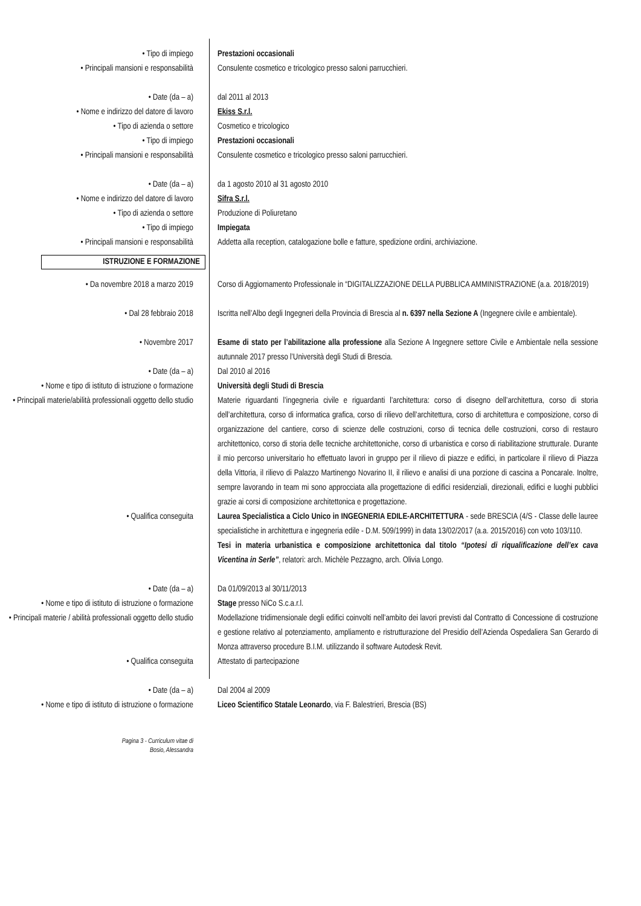• Tipo di impiego Prestazioni occasionali
• Principali mansioni e responsabilità Consulente cosmetico e tricologico presso saloni parrucchieri.
• Date (da – a) dal 2011 al 2013
• Nome e indirizzo del datore di lavoro
Ekiss S.r.l.
• Tipo di azienda o settore Cosmetico e tricologico
• Tipo di impiego Prestazioni occasionali
• Principali mansioni e responsabilità Consulente cosmetico e tricologico presso saloni parrucchieri.
• Date (da – a) da 1 agosto 2010 al 31 agosto 2010
• Nome e indirizzo del datore di lavoro
Sifra S.r.l.
• Tipo di azienda o settore Produzione di Poliuretano
• Tipo di impiego Impiegata
• Principali mansioni e responsabilità Addetta alla reception, catalogazione bolle e fatture, spedizione ordini, archiviazione.
ISTRUZIONE E FORMAZIONE
• Da novembre 2018 a marzo 2019 Corso di Aggiornamento Professionale in “DIGITALIZZAZIONE DELLA PUBBLICA AMMINISTRAZIONE (a.a. 2018/2019)
• Dal 28 febbraio 2018 Iscritta nell’Albo degli Ingegneri della Provincia di Brescia al n. 6397 nella Sezione A (Ingegnere civile e ambientale).
• Novembre 2017 Esame di stato per l’abilitazione alla professione alla Sezione A Ingegnere settore Civile e Ambientale nella sessione autunnale 2017 presso l’Università degli Studi di Brescia.
• Date (da – a) Dal 2010 al 2016
• Nome e tipo di istituto di istruzione o formazione
Università degli Studi di Brescia
• Principali materie/abilità professionali oggetto dello studio
Materie riguardanti l’ingegneria civile e riguardanti l’architettura: corso di disegno dell’architettura, corso di storia dell’architettura, corso di informatica grafica, corso di rilievo dell’architettura, corso di architettura e composizione, corso di organizzazione del cantiere, corso di scienze delle costruzioni, corso di tecnica delle costruzioni, corso di restauro architettonico, corso di storia delle tecniche architettoniche, corso di urbanistica e corso di riabilitazione strutturale. Durante il mio percorso universitario ho effettuato lavori in gruppo per il rilievo di piazze e edifici, in particolare il rilievo di Piazza della Vittoria, il rilievo di Palazzo Martinengo Novarino II, il rilievo e analisi di una porzione di cascina a Poncarale. Inoltre, sempre lavorando in team mi sono approcciata alla progettazione di edifici residenziali, direzionali, edifici e luoghi pubblici grazie ai corsi di composizione architettonica e progettazione.
• Qualifica conseguita Laurea Specialistica a Ciclo Unico in INGEGNERIA EDILE-ARCHITETTURA - sede BRESCIA (4/S - Classe delle lauree specialistiche in architettura e ingegneria edile - D.M. 509/1999) in data 13/02/2017 (a.a. 2015/2016) con voto 103/110.
Tesi in materia urbanistica e composizione architettonica dal titolo “Ipotesi di riqualificazione dell’ex cava Vicentina in Serle”, relatori: arch. Michèle Pezzagno, arch. Olivia Longo.
• Date (da – a) Da 01/09/2013 al 30/11/2013
• Nome e tipo di istituto di istruzione o formazione
Stage presso NiCo S.c.a.r.l.
• Principali materie / abilità professionali oggetto dello studio
Modellazione tridimensionale degli edifici coinvolti nell’ambito dei lavori previsti dal Contratto di Concessione di costruzione e gestione relativo al potenziamento, ampliamento e ristrutturazione del Presidio dell’Azienda Ospedaliera San Gerardo di Monza attraverso procedure B.I.M. utilizzando il software Autodesk Revit.
• Qualifica conseguita Attestato di partecipazione
• Date (da – a) Dal 2004 al 2009
• Nome e tipo di istituto di istruzione o formazione
Liceo Scientifico Statale Leonardo, via F. Balestrieri, Brescia (BS)
Pagina 3 - Curriculum vitae di Bosio, Alessandra